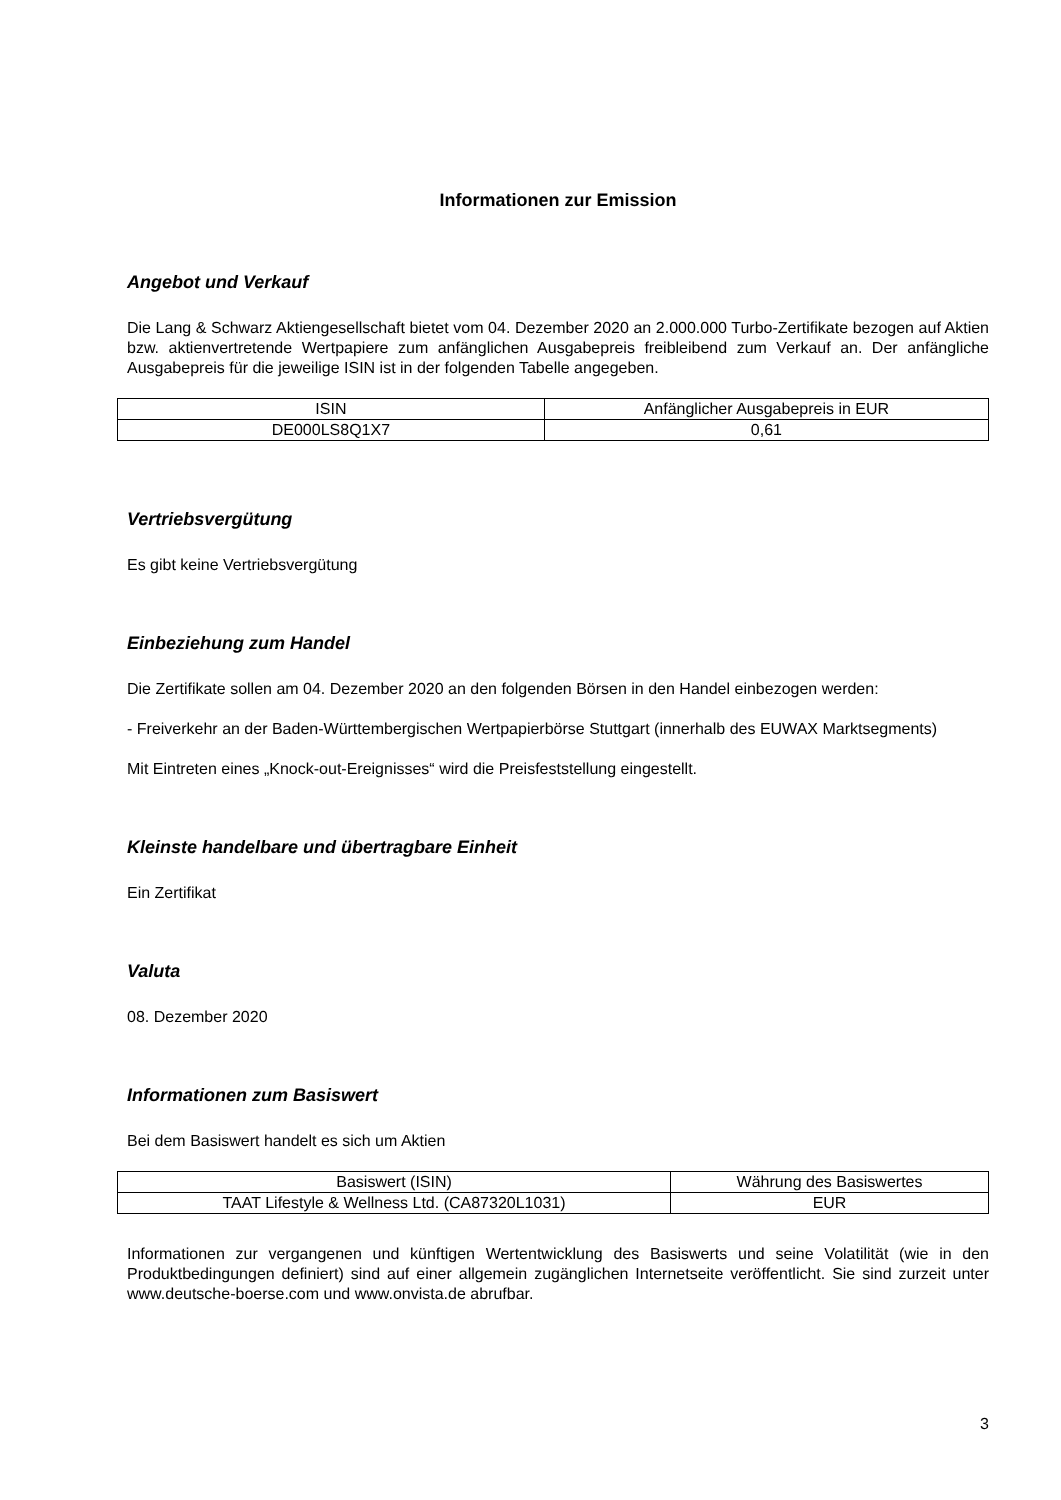Informationen zur Emission
Angebot und Verkauf
Die Lang & Schwarz Aktiengesellschaft bietet vom 04. Dezember 2020 an 2.000.000 Turbo-Zertifikate bezogen auf Aktien bzw. aktienvertretende Wertpapiere zum anfänglichen Ausgabepreis freibleibend zum Verkauf an. Der anfängliche Ausgabepreis für die jeweilige ISIN ist in der folgenden Tabelle angegeben.
| ISIN | Anfänglicher Ausgabepreis in EUR |
| DE000LS8Q1X7 | 0,61 |
Vertriebsvergütung
Es gibt keine Vertriebsvergütung
Einbeziehung zum Handel
Die Zertifikate sollen am 04. Dezember 2020 an den folgenden Börsen in den Handel einbezogen werden:
- Freiverkehr an der Baden-Württembergischen Wertpapierbörse Stuttgart (innerhalb des EUWAX Marktsegments)
Mit Eintreten eines „Knock-out-Ereignisses“ wird die Preisfeststellung eingestellt.
Kleinste handelbare und übertragbare Einheit
Ein Zertifikat
Valuta
08. Dezember 2020
Informationen zum Basiswert
Bei dem Basiswert handelt es sich um Aktien
| Basiswert (ISIN) | Währung des Basiswertes |
| TAAT Lifestyle & Wellness Ltd. (CA87320L1031) | EUR |
Informationen zur vergangenen und künftigen Wertentwicklung des Basiswerts und seine Volatilität (wie in den Produktbedingungen definiert) sind auf einer allgemein zugänglichen Internetseite veröffentlicht. Sie sind zurzeit unter www.deutsche-boerse.com und www.onvista.de abrufbar.
3